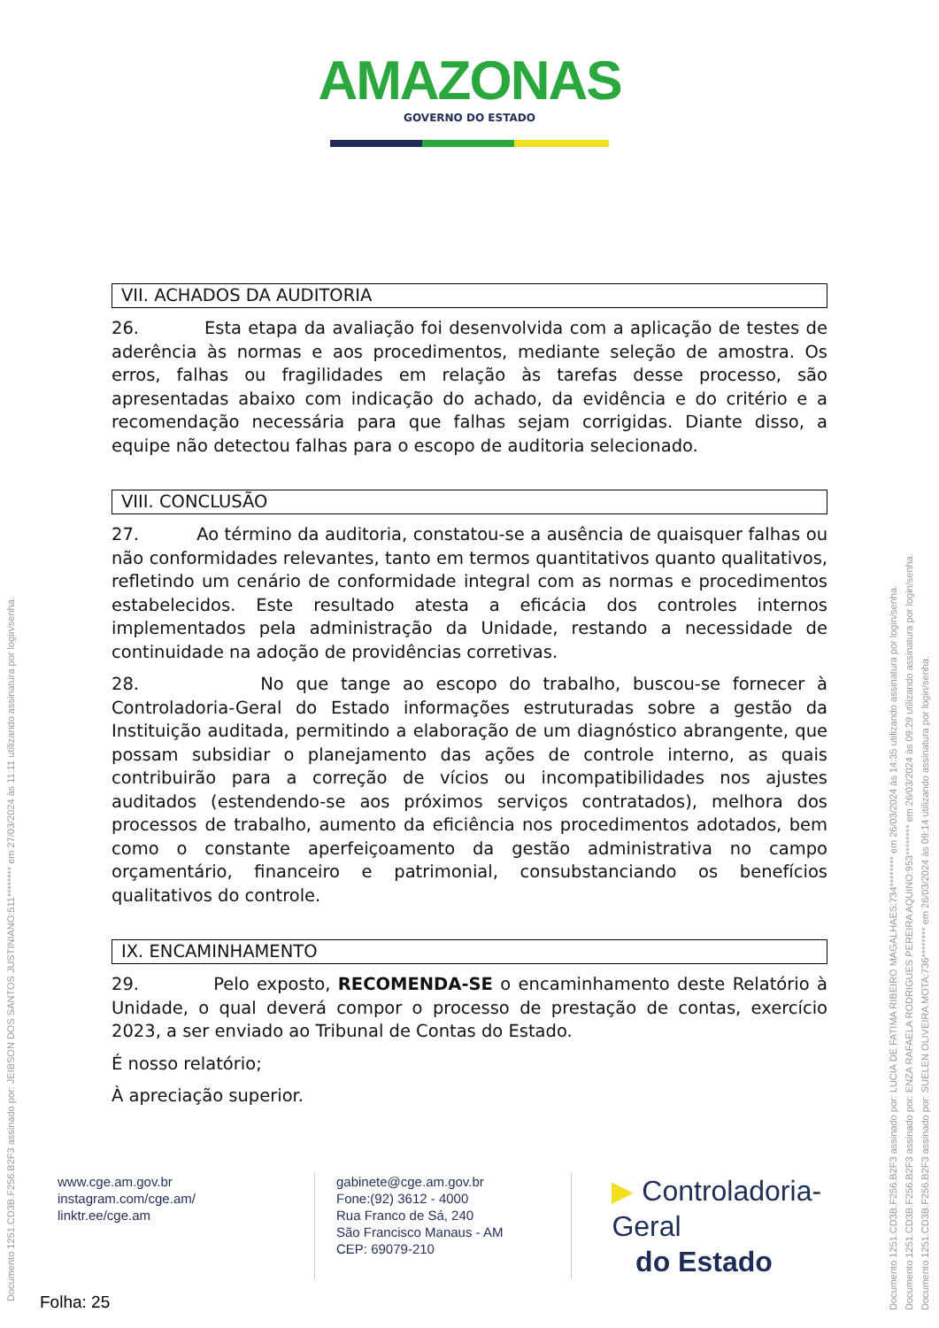AMAZONAS
GOVERNO DO ESTADO
VII. ACHADOS DA AUDITORIA
26. Esta etapa da avaliação foi desenvolvida com a aplicação de testes de aderência às normas e aos procedimentos, mediante seleção de amostra. Os erros, falhas ou fragilidades em relação às tarefas desse processo, são apresentadas abaixo com indicação do achado, da evidência e do critério e a recomendação necessária para que falhas sejam corrigidas. Diante disso, a equipe não detectou falhas para o escopo de auditoria selecionado.
VIII. CONCLUSÃO
27. Ao término da auditoria, constatou-se a ausência de quaisquer falhas ou não conformidades relevantes, tanto em termos quantitativos quanto qualitativos, refletindo um cenário de conformidade integral com as normas e procedimentos estabelecidos. Este resultado atesta a eficácia dos controles internos implementados pela administração da Unidade, restando a necessidade de continuidade na adoção de providências corretivas.
28. No que tange ao escopo do trabalho, buscou-se fornecer à Controladoria-Geral do Estado informações estruturadas sobre a gestão da Instituição auditada, permitindo a elaboração de um diagnóstico abrangente, que possam subsidiar o planejamento das ações de controle interno, as quais contribuirão para a correção de vícios ou incompatibilidades nos ajustes auditados (estendendo-se aos próximos serviços contratados), melhora dos processos de trabalho, aumento da eficiência nos procedimentos adotados, bem como o constante aperfeiçoamento da gestão administrativa no campo orçamentário, financeiro e patrimonial, consubstanciando os benefícios qualitativos do controle.
IX. ENCAMINHAMENTO
29. Pelo exposto, RECOMENDA-SE o encaminhamento deste Relatório à Unidade, o qual deverá compor o processo de prestação de contas, exercício 2023, a ser enviado ao Tribunal de Contas do Estado.
É nosso relatório;
À apreciação superior.
www.cge.am.gov.br
instagram.com/cge.am/
linktr.ee/cge.am
gabinete@cge.am.gov.br
Fone:(92) 3612 - 4000
Rua Franco de Sá, 240
São Francisco Manaus - AM
CEP: 69079-210
▶ Controladoria-Geral
do Estado
Folha: 25
Documento 1251.CD3B.F256.B2F3 assinado por: JEIBSON DOS SANTOS JUSTINIANO:511******** em 27/03/2024 às 11:11 utilizando assinatura por login/senha.
Documento 1251.CD3B.F256.B2F3 assinado por: LUCIA DE FATIMA RIBEIRO MAGALHAES:734******** em 26/03/2024 às 14:35 utilizando assinatura por login/senha.
Documento 1251.CD3B.F256.B2F3 assinado por: ENZA RAFAELA RODRIGUES PEREIRA AQUINO:953******** em 26/03/2024 às 09:29 utilizando assinatura por login/senha.
Documento 1251.CD3B.F256.B2F3 assinado por: SUELEN OLIVEIRA MOTA:736******** em 26/03/2024 às 09:14 utilizando assinatura por login/senha.